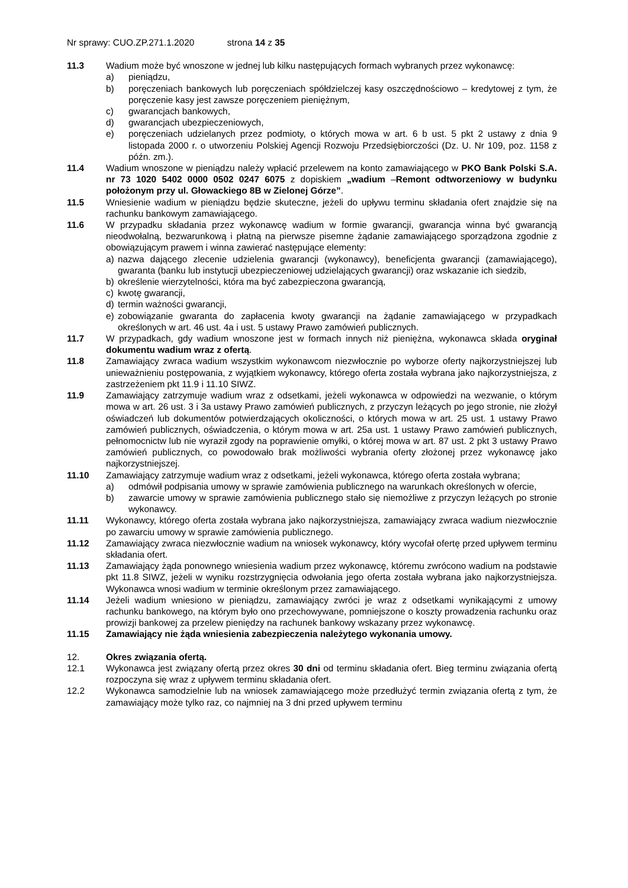Nr sprawy: CUO.ZP.271.1.2020 strona 14 z 35
11.3 Wadium może być wnoszone w jednej lub kilku następujących formach wybranych przez wykonawcę:
a) pieniądzu,
b) poręczeniach bankowych lub poręczeniach spółdzielczej kasy oszczędnościowo – kredytowej z tym, że poręczenie kasy jest zawsze poręczeniem pieniężnym,
c) gwarancjach bankowych,
d) gwarancjach ubezpieczeniowych,
e) poręczeniach udzielanych przez podmioty, o których mowa w art. 6 b ust. 5 pkt 2 ustawy z dnia 9 listopada 2000 r. o utworzeniu Polskiej Agencji Rozwoju Przedsiębiorczości (Dz. U. Nr 109, poz. 1158 z późn. zm.).
11.4 Wadium wnoszone w pieniądzu należy wpłacić przelewem na konto zamawiającego w PKO Bank Polski S.A. nr 73 1020 5402 0000 0502 0247 6075 z dopiskiem „wadium –Remont odtworzeniowy w budynku położonym przy ul. Głowackiego 8B w Zielonej Górze”.
11.5 Wniesienie wadium w pieniądzu będzie skuteczne, jeżeli do upływu terminu składania ofert znajdzie się na rachunku bankowym zamawiającego.
11.6 W przypadku składania przez wykonawcę wadium w formie gwarancji, gwarancja winna być gwarancją nieodwołalną, bezwarunkową i płatną na pierwsze pisemne żądanie zamawiającego sporządzona zgodnie z obowiązującym prawem i winna zawierać następujące elementy:
a) nazwa dającego zlecenie udzielenia gwarancji (wykonawcy), beneficjenta gwarancji (zamawiającego), gwaranta (banku lub instytucji ubezpieczeniowej udzielających gwarancji) oraz wskazanie ich siedzib,
b) określenie wierzytelności, która ma być zabezpieczona gwarancją,
c) kwotę gwarancji,
d) termin ważności gwarancji,
e) zobowiązanie gwaranta do zapłacenia kwoty gwarancji na żądanie zamawiającego w przypadkach określonych w art. 46 ust. 4a i ust. 5 ustawy Prawo zamówień publicznych.
11.7 W przypadkach, gdy wadium wnoszone jest w formach innych niż pieniężna, wykonawca składa oryginał dokumentu wadium wraz z ofertą.
11.8 Zamawiający zwraca wadium wszystkim wykonawcom niezwłocznie po wyborze oferty najkorzystniejszej lub unieważnieniu postępowania, z wyjątkiem wykonawcy, którego oferta została wybrana jako najkorzystniejsza, z zastrzeżeniem pkt 11.9 i 11.10 SIWZ.
11.9 Zamawiający zatrzymuje wadium wraz z odsetkami, jeżeli wykonawca w odpowiedzi na wezwanie, o którym mowa w art. 26 ust. 3 i 3a ustawy Prawo zamówień publicznych, z przyczyn leżących po jego stronie, nie złożył oświadczeń lub dokumentów potwierdzających okoliczności, o których mowa w art. 25 ust. 1 ustawy Prawo zamówień publicznych, oświadczenia, o którym mowa w art. 25a ust. 1 ustawy Prawo zamówień publicznych, pełnomocnictw lub nie wyraził zgody na poprawienie omyłki, o której mowa w art. 87 ust. 2 pkt 3 ustawy Prawo zamówień publicznych, co powodowało brak możliwości wybrania oferty złożonej przez wykonawcę jako najkorzystniejszej.
11.10 Zamawiający zatrzymuje wadium wraz z odsetkami, jeżeli wykonawca, którego oferta została wybrana;
a) odmówił podpisania umowy w sprawie zamówienia publicznego na warunkach określonych w ofercie,
b) zawarcie umowy w sprawie zamówienia publicznego stało się niemożliwe z przyczyn leżących po stronie wykonawcy.
11.11 Wykonawcy, którego oferta została wybrana jako najkorzystniejsza, zamawiający zwraca wadium niezwłocznie po zawarciu umowy w sprawie zamówienia publicznego.
11.12 Zamawiający zwraca niezwłocznie wadium na wniosek wykonawcy, który wycofał ofertę przed upływem terminu składania ofert.
11.13 Zamawiający żąda ponownego wniesienia wadium przez wykonawcę, któremu zwrócono wadium na podstawie pkt 11.8 SIWZ, jeżeli w wyniku rozstrzygnięcia odwołania jego oferta została wybrana jako najkorzystniejsza. Wykonawca wnosi wadium w terminie określonym przez zamawiającego.
11.14 Jeżeli wadium wniesiono w pieniądzu, zamawiający zwróci je wraz z odsetkami wynikającymi z umowy rachunku bankowego, na którym było ono przechowywane, pomniejszone o koszty prowadzenia rachunku oraz prowizji bankowej za przelew pieniędzy na rachunek bankowy wskazany przez wykonawcę.
11.15 Zamawiający nie żąda wniesienia zabezpieczenia należytego wykonania umowy.
12. Okres związania ofertą.
12.1 Wykonawca jest związany ofertą przez okres 30 dni od terminu składania ofert. Bieg terminu związania ofertą rozpoczyna się wraz z upływem terminu składania ofert.
12.2 Wykonawca samodzielnie lub na wniosek zamawiającego może przedłużyć termin związania ofertą z tym, że zamawiający może tylko raz, co najmniej na 3 dni przed upływem terminu